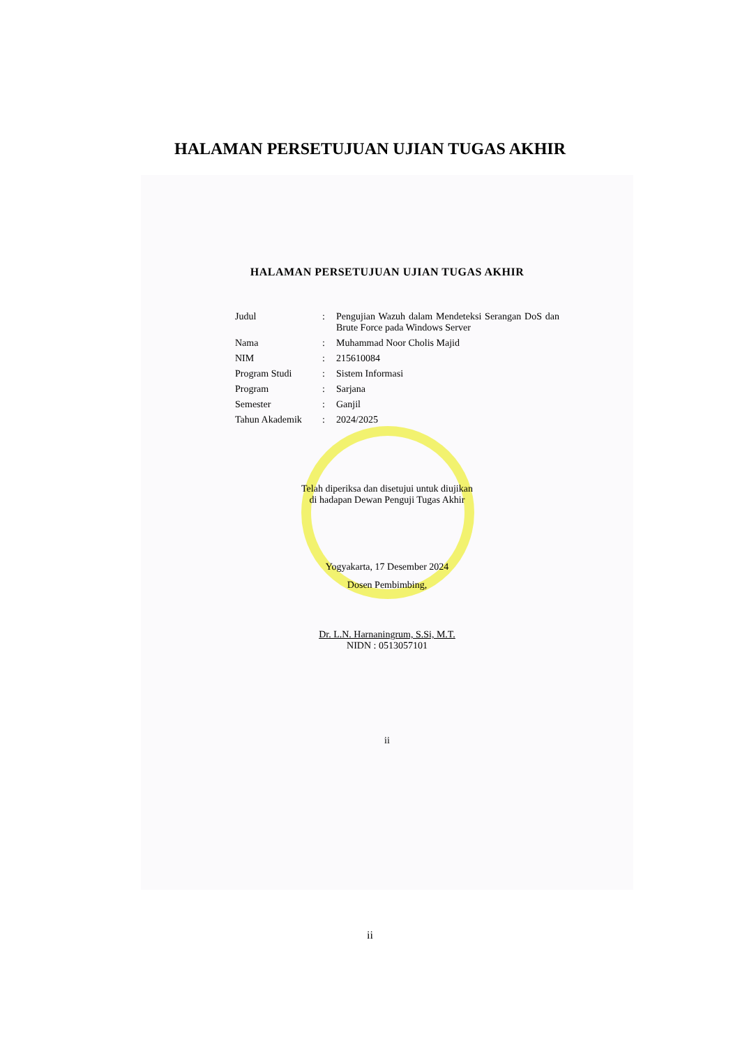HALAMAN PERSETUJUAN UJIAN TUGAS AKHIR
HALAMAN PERSETUJUAN UJIAN TUGAS AKHIR
| Judul | : | Pengujian Wazuh dalam Mendeteksi Serangan DoS dan Brute Force pada Windows Server |
| Nama | : | Muhammad Noor Cholis Majid |
| NIM | : | 215610084 |
| Program Studi | : | Sistem Informasi |
| Program | : | Sarjana |
| Semester | : | Ganjil |
| Tahun Akademik | : | 2024/2025 |
Telah diperiksa dan disetujui untuk diujikan
di hadapan Dewan Penguji Tugas Akhir
Yogyakarta, 17 Desember 2024
Dosen Pembimbing,
Dr. L.N. Harnaningrum, S.Si, M.T.
NIDN : 0513057101
ii
ii